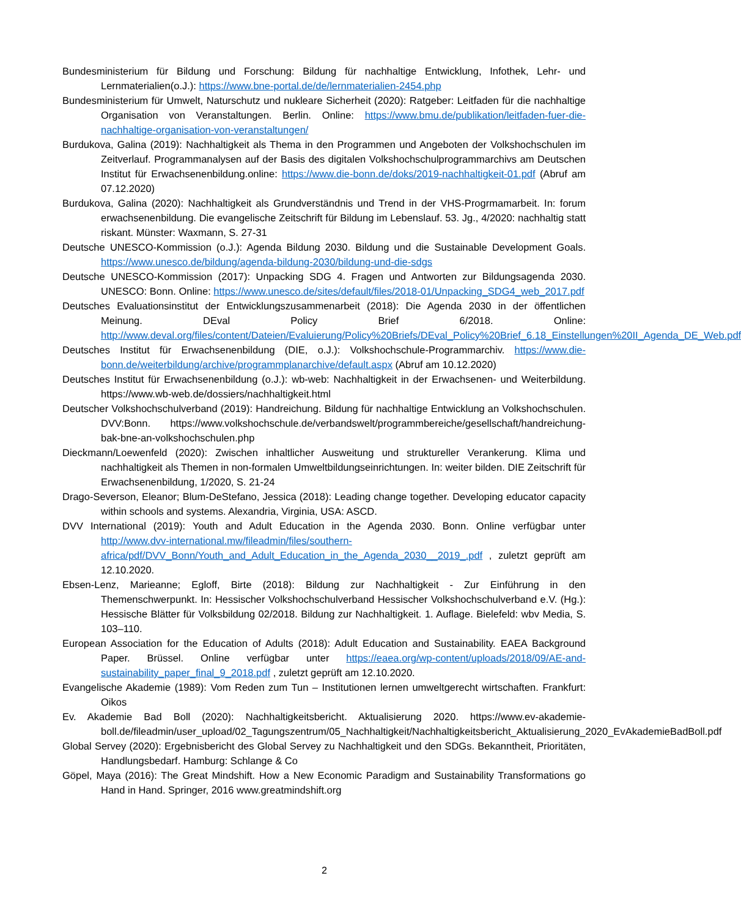Bundesministerium für Bildung und Forschung: Bildung für nachhaltige Entwicklung, Infothek, Lehr- und Lernmaterialien(o.J.): https://www.bne-portal.de/de/lernmaterialien-2454.php
Bundesministerium für Umwelt, Naturschutz und nukleare Sicherheit (2020): Ratgeber: Leitfaden für die nachhaltige Organisation von Veranstaltungen. Berlin. Online: https://www.bmu.de/publikation/leitfaden-fuer-die-nachhaltige-organisation-von-veranstaltungen/
Burdukova, Galina (2019): Nachhaltigkeit als Thema in den Programmen und Angeboten der Volkshochschulen im Zeitverlauf. Programmanalysen auf der Basis des digitalen Volkshochschulprogrammarchivs am Deutschen Institut für Erwachsenenbildung.online: https://www.die-bonn.de/doks/2019-nachhaltigkeit-01.pdf (Abruf am 07.12.2020)
Burdukova, Galina (2020): Nachhaltigkeit als Grundverständnis und Trend in der VHS-Progrmamarbeit. In: forum erwachsenenbildung. Die evangelische Zeitschrift für Bildung im Lebenslauf. 53. Jg., 4/2020: nachhaltig statt riskant. Münster: Waxmann, S. 27-31
Deutsche UNESCO-Kommission (o.J.): Agenda Bildung 2030. Bildung und die Sustainable Development Goals. https://www.unesco.de/bildung/agenda-bildung-2030/bildung-und-die-sdgs
Deutsche UNESCO-Kommission (2017): Unpacking SDG 4. Fragen und Antworten zur Bildungsagenda 2030. UNESCO: Bonn. Online: https://www.unesco.de/sites/default/files/2018-01/Unpacking_SDG4_web_2017.pdf
Deutsches Evaluationsinstitut der Entwicklungszusammenarbeit (2018): Die Agenda 2030 in der öffentlichen Meinung. DEval Policy Brief 6/2018. Online: http://www.deval.org/files/content/Dateien/Evaluierung/Policy%20Briefs/DEval_Policy%20Brief_6.18_Einstellungen%20II_Agenda_DE_Web.pdf
Deutsches Institut für Erwachsenenbildung (DIE, o.J.): Volkshochschule-Programmarchiv. https://www.die-bonn.de/weiterbildung/archive/programmplanarchive/default.aspx (Abruf am 10.12.2020)
Deutsches Institut für Erwachsenenbildung (o.J.): wb-web: Nachhaltigkeit in der Erwachsenen- und Weiterbildung. https://www.wb-web.de/dossiers/nachhaltigkeit.html
Deutscher Volkshochschulverband (2019): Handreichung. Bildung für nachhaltige Entwicklung an Volkshochschulen. DVV:Bonn. https://www.volkshochschule.de/verbandswelt/programmbereiche/gesellschaft/handreichung-bak-bne-an-volkshochschulen.php
Dieckmann/Loewenfeld (2020): Zwischen inhaltlicher Ausweitung und struktureller Verankerung. Klima und nachhaltigkeit als Themen in non-formalen Umweltbildungseinrichtungen. In: weiter bilden. DIE Zeitschrift für Erwachsenenbildung, 1/2020, S. 21-24
Drago-Severson, Eleanor; Blum-DeStefano, Jessica (2018): Leading change together. Developing educator capacity within schools and systems. Alexandria, Virginia, USA: ASCD.
DVV International (2019): Youth and Adult Education in the Agenda 2030. Bonn. Online verfügbar unter http://www.dvv-international.mw/fileadmin/files/southern-africa/pdf/DVV_Bonn/Youth_and_Adult_Education_in_the_Agenda_2030__2019_.pdf , zuletzt geprüft am 12.10.2020.
Ebsen-Lenz, Marieanne; Egloff, Birte (2018): Bildung zur Nachhaltigkeit - Zur Einführung in den Themenschwerpunkt. In: Hessischer Volkshochschulverband Hessischer Volkshochschulverband e.V. (Hg.): Hessische Blätter für Volksbildung 02/2018. Bildung zur Nachhaltigkeit. 1. Auflage. Bielefeld: wbv Media, S. 103–110.
European Association for the Education of Adults (2018): Adult Education and Sustainability. EAEA Background Paper. Brüssel. Online verfügbar unter https://eaea.org/wp-content/uploads/2018/09/AE-and-sustainability_paper_final_9_2018.pdf , zuletzt geprüft am 12.10.2020.
Evangelische Akademie (1989): Vom Reden zum Tun – Institutionen lernen umweltgerecht wirtschaften. Frankfurt: Oikos
Ev. Akademie Bad Boll (2020): Nachhaltigkeitsbericht. Aktualisierung 2020. https://www.ev-akademie-boll.de/fileadmin/user_upload/02_Tagungszentrum/05_Nachhaltigkeit/Nachhaltigkeitsbericht_Aktualisierung_2020_EvAkademieBadBoll.pdf
Global Servey (2020): Ergebnisbericht des Global Servey zu Nachhaltigkeit und den SDGs. Bekanntheit, Prioritäten, Handlungsbedarf. Hamburg: Schlange & Co
Göpel, Maya (2016): The Great Mindshift. How a New Economic Paradigm and Sustainability Transformations go Hand in Hand. Springer, 2016 www.greatmindshift.org
2